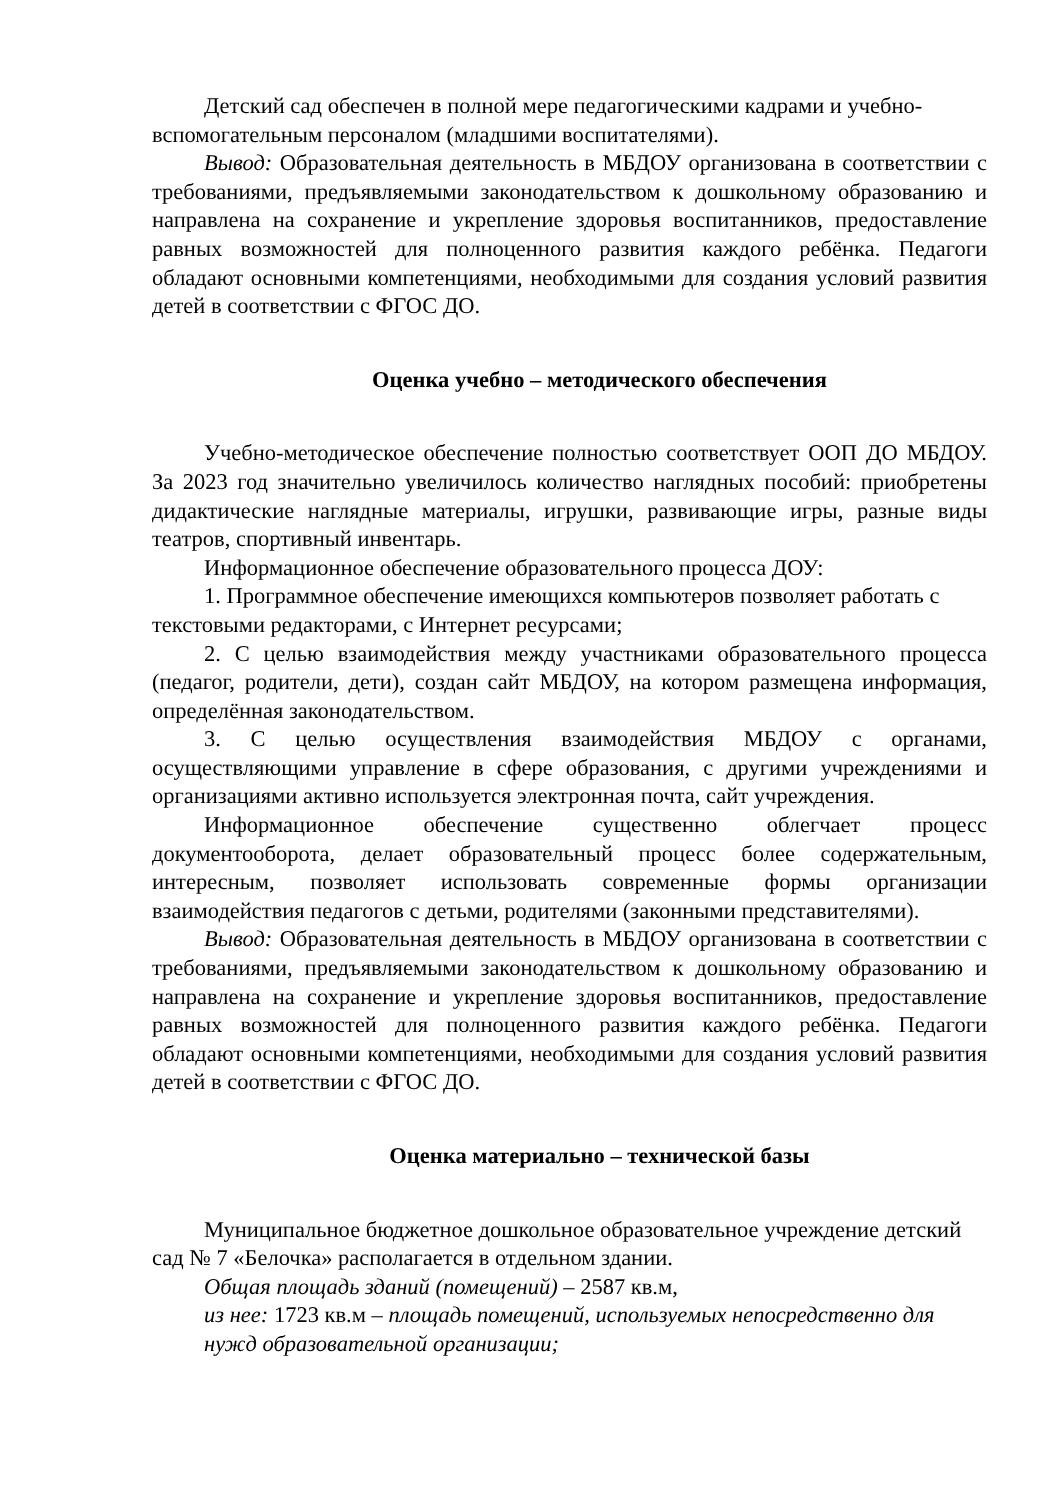Детский сад обеспечен в полной мере педагогическими кадрами и учебно-вспомогательным персоналом (младшими воспитателями).
Вывод: Образовательная деятельность в МБДОУ организована в соответствии с требованиями, предъявляемыми законодательством к дошкольному образованию и направлена на сохранение и укрепление здоровья воспитанников, предоставление равных возможностей для полноценного развития каждого ребёнка. Педагоги обладают основными компетенциями, необходимыми для создания условий развития детей в соответствии с ФГОС ДО.
Оценка учебно – методического обеспечения
Учебно-методическое обеспечение полностью соответствует ООП ДО МБДОУ. За 2023 год значительно увеличилось количество наглядных пособий: приобретены дидактические наглядные материалы, игрушки, развивающие игры, разные виды театров, спортивный инвентарь.
Информационное обеспечение образовательного процесса ДОУ:
1. Программное обеспечение имеющихся компьютеров позволяет работать с текстовыми редакторами, с Интернет ресурсами;
2. С целью взаимодействия между участниками образовательного процесса (педагог, родители, дети), создан сайт МБДОУ, на котором размещена информация, определённая законодательством.
3. С целью осуществления взаимодействия МБДОУ с органами, осуществляющими управление в сфере образования, с другими учреждениями и организациями активно используется электронная почта, сайт учреждения.
Информационное обеспечение существенно облегчает процесс документооборота, делает образовательный процесс более содержательным, интересным, позволяет использовать современные формы организации взаимодействия педагогов с детьми, родителями (законными представителями).
Вывод: Образовательная деятельность в МБДОУ организована в соответствии с требованиями, предъявляемыми законодательством к дошкольному образованию и направлена на сохранение и укрепление здоровья воспитанников, предоставление равных возможностей для полноценного развития каждого ребёнка. Педагоги обладают основными компетенциями, необходимыми для создания условий развития детей в соответствии с ФГОС ДО.
Оценка материально – технической базы
Муниципальное бюджетное дошкольное образовательное учреждение детский сад № 7 «Белочка» располагается в отдельном здании.
Общая площадь зданий (помещений) – 2587 кв.м,
из нее: 1723 кв.м – площадь помещений, используемых непосредственно для нужд образовательной организации;